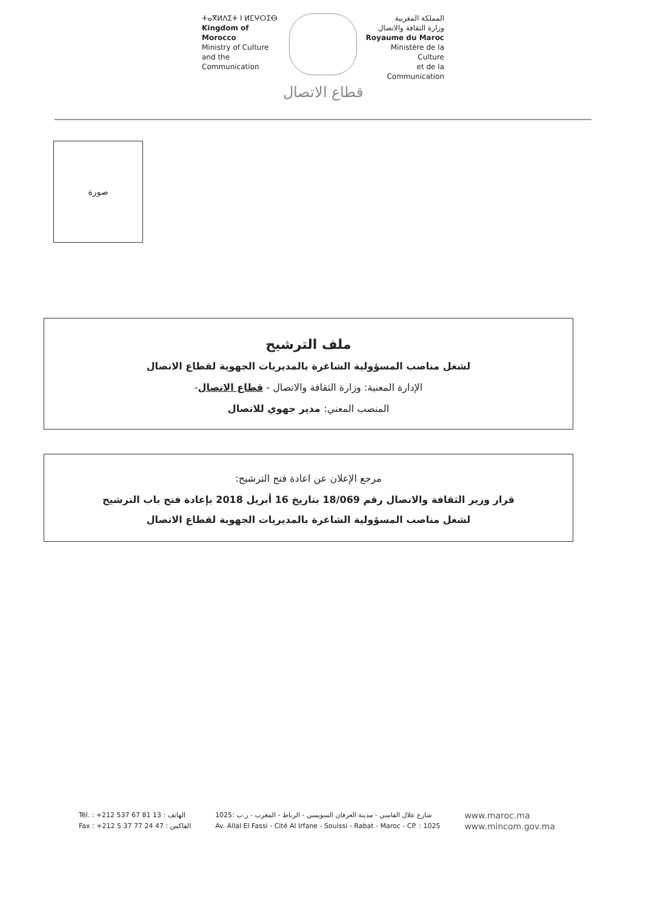ⵜⴰⴳⵍⴷⵉⵜ ⵏ ⵍⵎⵖⵔⵉⴱ
Kingdom of Morocco
Ministry of Culture
and the Communication
المملكة المغربية
وزارة الثقافة والاتصال
Royaume du Maroc
Ministère de la Culture
et de la Communication
قطاع الاتصال
صورة
ملف الترشيح
لشغل مناصب المسؤولية الشاغرة بالمديريات الجهوية لقطاع الاتصال
الإدارة المعنية: وزارة الثقافة والاتصال - قطاع الاتصال-
المنصب المعني: مدير جهوي للاتصال
مرجع الإعلان عن اعادة فتح الترشيح:
قرار وزير الثقافة والاتصال رقم 18/069 بتاريخ 16 أبريل 2018 بإعادة فتح باب الترشيح
لشغل مناصب المسؤولية الشاغرة بالمديريات الجهوية لقطاع الاتصال
Tél. : +212 537 67 81 13 : الهاتف
Fax : +212 5 37 77 24 47 : الفاكس
شارع علال الفاسي - مدينة العرفان السويسي - الرباط - المغرب - ر.ب :1025
Av. Allal El Fassi - Cité Al Irfane - Souissi - Rabat - Maroc - CP. : 1025
www.maroc.ma
www.mincom.gov.ma